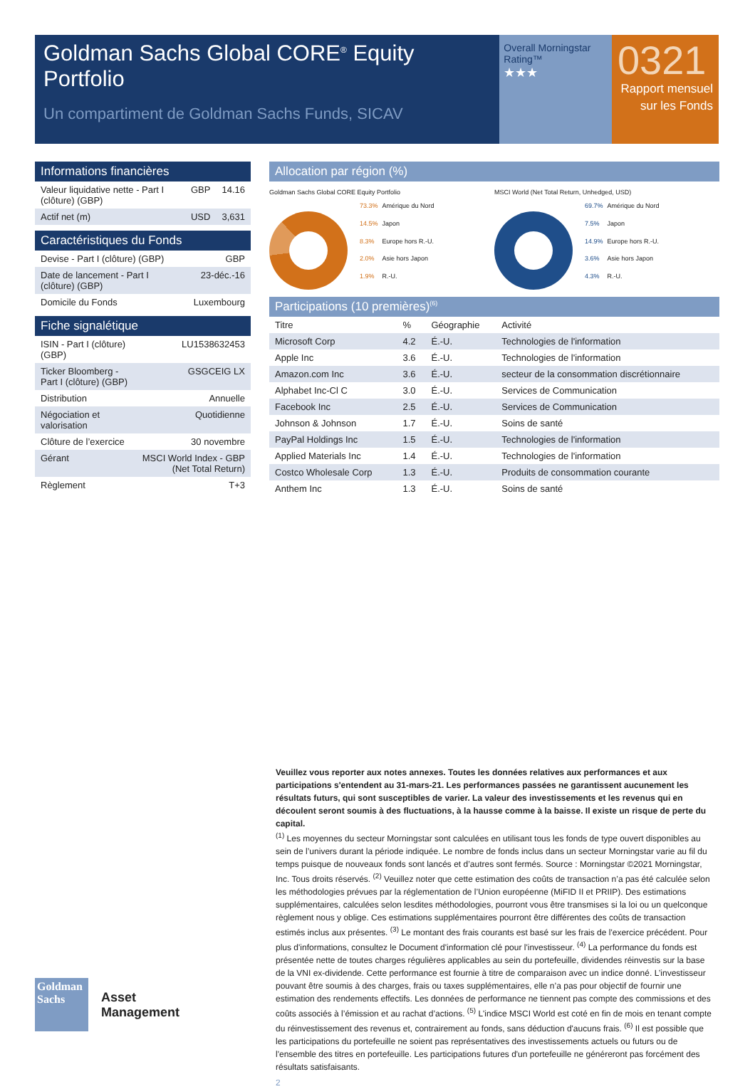Goldman Sachs Global CORE<sup>®</sup> Equity Portfolio
Un compartiment de Goldman Sachs Funds, SICAV
Overall Morningstar Rating™
★★★
0321
Rapport mensuel sur les Fonds
Informations financières
| Valeur liquidative nette - Part I (clôture) (GBP) | GBP | 14.16 |
| Actif net (m) | USD | 3,631 |
Caractéristiques du Fonds
| Devise - Part I (clôture) (GBP) | GBP |
| Date de lancement - Part I (clôture) (GBP) | 23-déc.-16 |
| Domicile du Fonds | Luxembourg |
Fiche signalétique
| ISIN - Part I (clôture) (GBP) | LU1538632453 |
| Ticker Bloomberg - Part I (clôture) (GBP) | GSGCEIG LX |
| Distribution | Annuelle |
| Négociation et valorisation | Quotidienne |
| Clôture de l’exercice | 30 novembre |
| Gérant | MSCI World Index - GBP (Net Total Return) |
| Règlement | T+3 |
Allocation par région (%)
Goldman Sachs Global CORE Equity Portfolio
| 73.3% | Amérique du Nord |
| 14.5% | Japon |
| 8.3% | Europe hors R.-U. |
| 2.0% | Asie hors Japon |
| 1.9% | R.-U. |
MSCI World (Net Total Return, Unhedged, USD)
| 69.7% | Amérique du Nord |
| 7.5% | Japon |
| 14.9% | Europe hors R.-U. |
| 3.6% | Asie hors Japon |
| 4.3% | R.-U. |
Participations (10 premières)<sup>(6)</sup>
| Titre | % | Géographie | Activité |
| --- | --- | --- | --- |
| Microsoft Corp | 4.2 | É.-U. | Technologies de l'information |
| Apple Inc | 3.6 | É.-U. | Technologies de l'information |
| Amazon.com Inc | 3.6 | É.-U. | secteur de la consommation discrétionnaire |
| Alphabet Inc-Cl C | 3.0 | É.-U. | Services de Communication |
| Facebook Inc | 2.5 | É.-U. | Services de Communication |
| Johnson & Johnson | 1.7 | É.-U. | Soins de santé |
| PayPal Holdings Inc | 1.5 | É.-U. | Technologies de l'information |
| Applied Materials Inc | 1.4 | É.-U. | Technologies de l'information |
| Costco Wholesale Corp | 1.3 | É.-U. | Produits de consommation courante |
| Anthem Inc | 1.3 | É.-U. | Soins de santé |
Veuillez vous reporter aux notes annexes. Toutes les données relatives aux performances et aux participations s'entendent au 31-mars-21. Les performances passées ne garantissent aucunement les résultats futurs, qui sont susceptibles de varier. La valeur des investissements et les revenus qui en découlent seront soumis à des fluctuations, à la hausse comme à la baisse. Il existe un risque de perte du capital.
<sup>(1)</sup> Les moyennes du secteur Morningstar sont calculées en utilisant tous les fonds de type ouvert disponibles au sein de l’univers durant la période indiquée. Le nombre de fonds inclus dans un secteur Morningstar varie au fil du temps puisque de nouveaux fonds sont lancés et d’autres sont fermés. Source : Morningstar ©2021 Morningstar, Inc. Tous droits réservés. <sup>(2)</sup> Veuillez noter que cette estimation des coûts de transaction n’a pas été calculée selon les méthodologies prévues par la réglementation de l’Union européenne (MiFID II et PRIIP). Des estimations supplémentaires, calculées selon lesdites méthodologies, pourront vous être transmises si la loi ou un quelconque règlement nous y oblige. Ces estimations supplémentaires pourront être différentes des coûts de transaction estimés inclus aux présentes. <sup>(3)</sup> Le montant des frais courants est basé sur les frais de l'exercice précédent. Pour plus d'informations, consultez le Document d'information clé pour l'investisseur. <sup>(4)</sup> La performance du fonds est présentée nette de toutes charges régulières applicables au sein du portefeuille, dividendes réinvestis sur la base de la VNI ex-dividende. Cette performance est fournie à titre de comparaison avec un indice donné. L’investisseur pouvant être soumis à des charges, frais ou taxes supplémentaires, elle n’a pas pour objectif de fournir une estimation des rendements effectifs. Les données de performance ne tiennent pas compte des commissions et des coûts associés à l’émission et au rachat d’actions. <sup>(5)</sup> L'indice MSCI World est coté en fin de mois en tenant compte du réinvestissement des revenus et, contrairement au fonds, sans déduction d'aucuns frais. <sup>(6)</sup> Il est possible que les participations du portefeuille ne soient pas représentatives des investissements actuels ou futurs ou de l'ensemble des titres en portefeuille. Les participations futures d'un portefeuille ne généreront pas forcément des résultats satisfaisants.
2
Goldman Sachs
Asset
Management